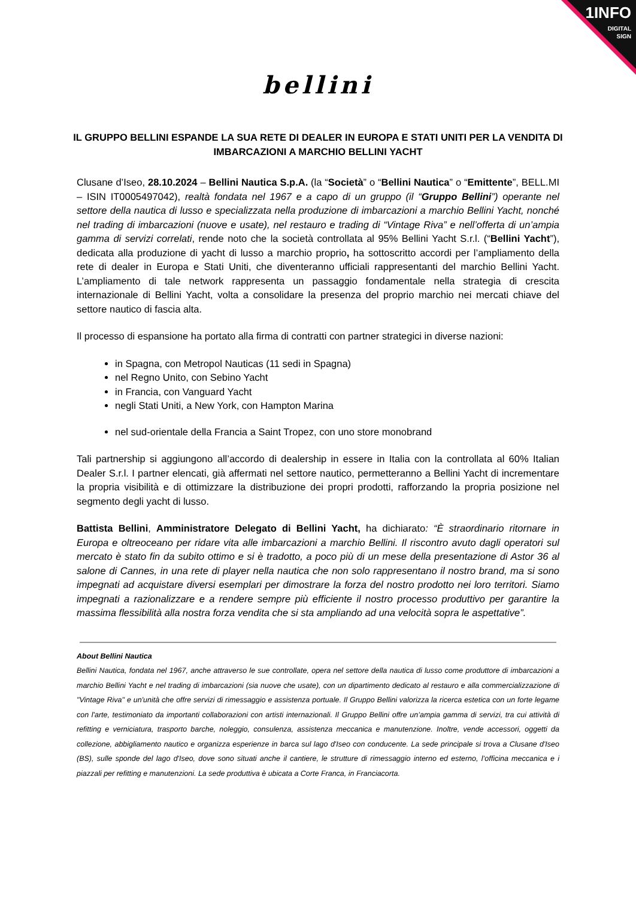1INFO
DIGITAL
SIGN
bellini
IL GRUPPO BELLINI ESPANDE LA SUA RETE DI DEALER IN EUROPA E STATI UNITI PER LA VENDITA DI IMBARCAZIONI A MARCHIO BELLINI YACHT
Clusane d’Iseo, 28.10.2024 – Bellini Nautica S.p.A. (la “Società” o “Bellini Nautica” o “Emittente”, BELL.MI – ISIN IT0005497042), realtà fondata nel 1967 e a capo di un gruppo (il “Gruppo Bellini”) operante nel settore della nautica di lusso e specializzata nella produzione di imbarcazioni a marchio Bellini Yacht, nonché nel trading di imbarcazioni (nuove e usate), nel restauro e trading di “Vintage Riva” e nell’offerta di un’ampia gamma di servizi correlati, rende noto che la società controllata al 95% Bellini Yacht S.r.l. (“Bellini Yacht”), dedicata alla produzione di yacht di lusso a marchio proprio, ha sottoscritto accordi per l’ampliamento della rete di dealer in Europa e Stati Uniti, che diventeranno ufficiali rappresentanti del marchio Bellini Yacht. L’ampliamento di tale network rappresenta un passaggio fondamentale nella strategia di crescita internazionale di Bellini Yacht, volta a consolidare la presenza del proprio marchio nei mercati chiave del settore nautico di fascia alta.
Il processo di espansione ha portato alla firma di contratti con partner strategici in diverse nazioni:
in Spagna, con Metropol Nauticas (11 sedi in Spagna)
nel Regno Unito, con Sebino Yacht
in Francia, con Vanguard Yacht
negli Stati Uniti, a New York, con Hampton Marina
nel sud-orientale della Francia a Saint Tropez, con uno store monobrand
Tali partnership si aggiungono all’accordo di dealership in essere in Italia con la controllata al 60% Italian Dealer S.r.l. I partner elencati, già affermati nel settore nautico, permetteranno a Bellini Yacht di incrementare la propria visibilità e di ottimizzare la distribuzione dei propri prodotti, rafforzando la propria posizione nel segmento degli yacht di lusso.
Battista Bellini, Amministratore Delegato di Bellini Yacht, ha dichiarato: “È straordinario ritornare in Europa e oltreoceano per ridare vita alle imbarcazioni a marchio Bellini. Il riscontro avuto dagli operatori sul mercato è stato fin da subito ottimo e si è tradotto, a poco più di un mese della presentazione di Astor 36 al salone di Cannes, in una rete di player nella nautica che non solo rappresentano il nostro brand, ma si sono impegnati ad acquistare diversi esemplari per dimostrare la forza del nostro prodotto nei loro territori. Siamo impegnati a razionalizzare e a rendere sempre più efficiente il nostro processo produttivo per garantire la massima flessibilità alla nostra forza vendita che si sta ampliando ad una velocità sopra le aspettative”.
About Bellini Nautica
Bellini Nautica, fondata nel 1967, anche attraverso le sue controllate, opera nel settore della nautica di lusso come produttore di imbarcazioni a marchio Bellini Yacht e nel trading di imbarcazioni (sia nuove che usate), con un dipartimento dedicato al restauro e alla commercializzazione di "Vintage Riva" e un'unità che offre servizi di rimessaggio e assistenza portuale. Il Gruppo Bellini valorizza la ricerca estetica con un forte legame con l'arte, testimoniato da importanti collaborazioni con artisti internazionali. Il Gruppo Bellini offre un’ampia gamma di servizi, tra cui attività di refitting e verniciatura, trasporto barche, noleggio, consulenza, assistenza meccanica e manutenzione. Inoltre, vende accessori, oggetti da collezione, abbigliamento nautico e organizza esperienze in barca sul lago d'Iseo con conducente. La sede principale si trova a Clusane d'Iseo (BS), sulle sponde del lago d'Iseo, dove sono situati anche il cantiere, le strutture di rimessaggio interno ed esterno, l’officina meccanica e i piazzali per refitting e manutenzioni. La sede produttiva è ubicata a Corte Franca, in Franciacorta.